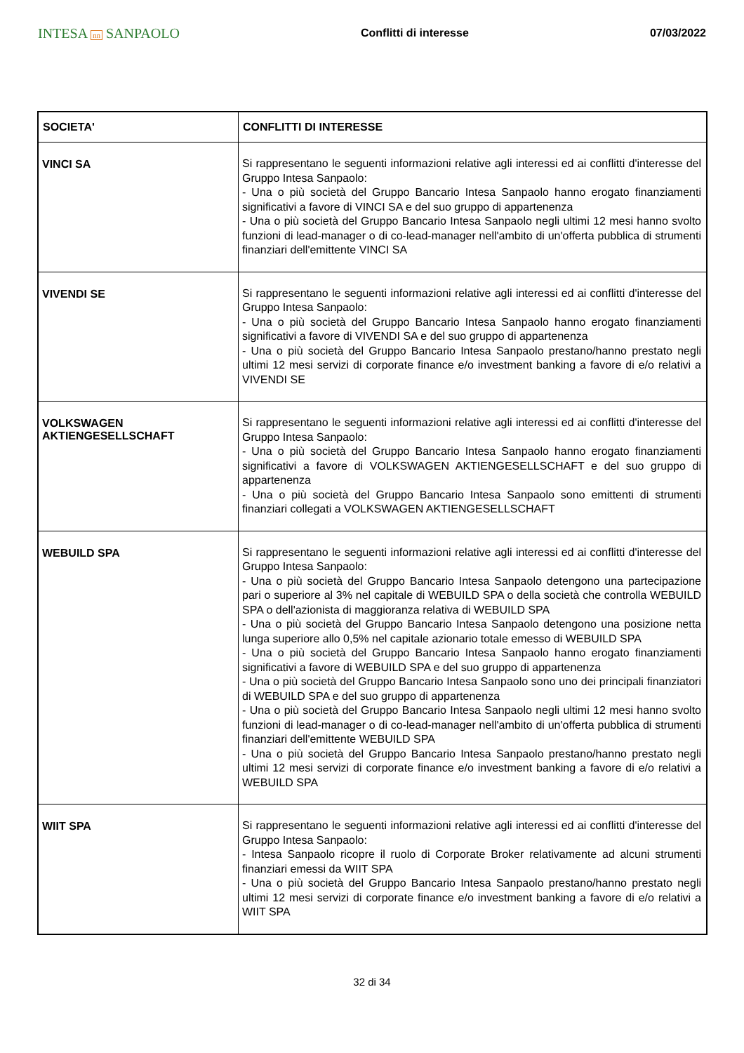INTESA nn SANPAOLO
Conflitti di interesse 07/03/2022
| SOCIETA' | CONFLITTI DI INTERESSE |
| --- | --- |
| VINCI SA | Si rappresentano le seguenti informazioni relative agli interessi ed ai conflitti d'interesse del Gruppo Intesa Sanpaolo: - Una o più società del Gruppo Bancario Intesa Sanpaolo hanno erogato finanziamenti significativi a favore di VINCI SA e del suo gruppo di appartenenza - Una o più società del Gruppo Bancario Intesa Sanpaolo negli ultimi 12 mesi hanno svolto funzioni di lead-manager o di co-lead-manager nell'ambito di un'offerta pubblica di strumenti finanziari dell'emittente VINCI SA |
| VIVENDI SE | Si rappresentano le seguenti informazioni relative agli interessi ed ai conflitti d'interesse del Gruppo Intesa Sanpaolo: - Una o più società del Gruppo Bancario Intesa Sanpaolo hanno erogato finanziamenti significativi a favore di VIVENDI SA e del suo gruppo di appartenenza - Una o più società del Gruppo Bancario Intesa Sanpaolo prestano/hanno prestato negli ultimi 12 mesi servizi di corporate finance e/o investment banking a favore di e/o relativi a VIVENDI SE |
| VOLKSWAGEN AKTIENGESELLSCHAFT | Si rappresentano le seguenti informazioni relative agli interessi ed ai conflitti d'interesse del Gruppo Intesa Sanpaolo: - Una o più società del Gruppo Bancario Intesa Sanpaolo hanno erogato finanziamenti significativi a favore di VOLKSWAGEN AKTIENGESELLSCHAFT e del suo gruppo di appartenenza - Una o più società del Gruppo Bancario Intesa Sanpaolo sono emittenti di strumenti finanziari collegati a VOLKSWAGEN AKTIENGESELLSCHAFT |
| WEBUILD SPA | Si rappresentano le seguenti informazioni relative agli interessi ed ai conflitti d'interesse del Gruppo Intesa Sanpaolo: - Una o più società del Gruppo Bancario Intesa Sanpaolo detengono una partecipazione pari o superiore al 3% nel capitale di WEBUILD SPA o della società che controlla WEBUILD SPA o dell'azionista di maggioranza relativa di WEBUILD SPA - Una o più società del Gruppo Bancario Intesa Sanpaolo detengono una posizione netta lunga superiore allo 0,5% nel capitale azionario totale emesso di WEBUILD SPA - Una o più società del Gruppo Bancario Intesa Sanpaolo hanno erogato finanziamenti significativi a favore di WEBUILD SPA e del suo gruppo di appartenenza - Una o più società del Gruppo Bancario Intesa Sanpaolo sono uno dei principali finanziatori di WEBUILD SPA e del suo gruppo di appartenenza - Una o più società del Gruppo Bancario Intesa Sanpaolo negli ultimi 12 mesi hanno svolto funzioni di lead-manager o di co-lead-manager nell'ambito di un'offerta pubblica di strumenti finanziari dell'emittente WEBUILD SPA - Una o più società del Gruppo Bancario Intesa Sanpaolo prestano/hanno prestato negli ultimi 12 mesi servizi di corporate finance e/o investment banking a favore di e/o relativi a WEBUILD SPA |
| WIIT SPA | Si rappresentano le seguenti informazioni relative agli interessi ed ai conflitti d'interesse del Gruppo Intesa Sanpaolo: - Intesa Sanpaolo ricopre il ruolo di Corporate Broker relativamente ad alcuni strumenti finanziari emessi da WIIT SPA - Una o più società del Gruppo Bancario Intesa Sanpaolo prestano/hanno prestato negli ultimi 12 mesi servizi di corporate finance e/o investment banking a favore di e/o relativi a WIIT SPA |
32 di 34